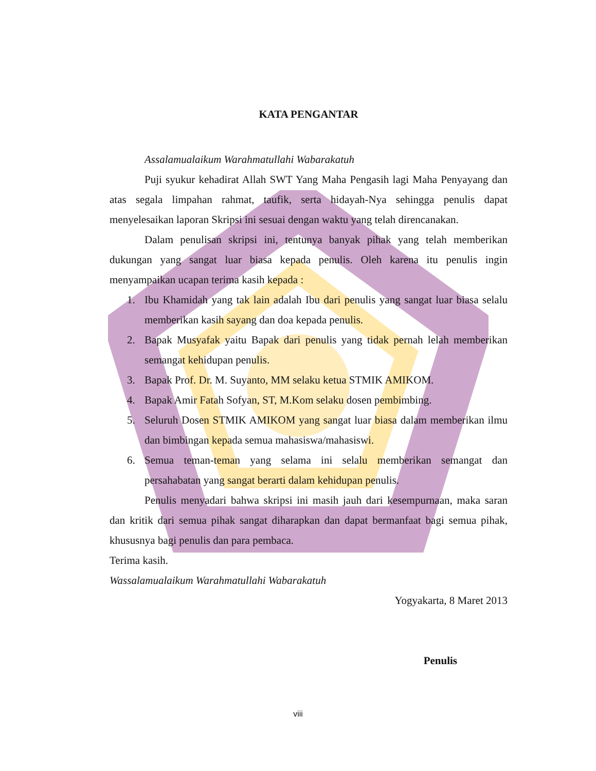KATA PENGANTAR
Assalamualaikum Warahmatullahi Wabarakatuh
Puji syukur kehadirat Allah SWT Yang Maha Pengasih lagi Maha Penyayang dan atas segala limpahan rahmat, taufik, serta hidayah-Nya sehingga penulis dapat menyelesaikan laporan Skripsi ini sesuai dengan waktu yang telah direncanakan.
Dalam penulisan skripsi ini, tentunya banyak pihak yang telah memberikan dukungan yang sangat luar biasa kepada penulis. Oleh karena itu penulis ingin menyampaikan ucapan terima kasih kepada :
1. Ibu Khamidah yang tak lain adalah Ibu dari penulis yang sangat luar biasa selalu memberikan kasih sayang dan doa kepada penulis.
2. Bapak Musyafak yaitu Bapak dari penulis yang tidak pernah lelah memberikan semangat kehidupan penulis.
3. Bapak Prof. Dr. M. Suyanto, MM selaku ketua STMIK AMIKOM.
4. Bapak Amir Fatah Sofyan, ST, M.Kom selaku dosen pembimbing.
5. Seluruh Dosen STMIK AMIKOM yang sangat luar biasa dalam memberikan ilmu dan bimbingan kepada semua mahasiswa/mahasiswi.
6. Semua teman-teman yang selama ini selalu memberikan semangat dan persahabatan yang sangat berarti dalam kehidupan penulis.
Penulis menyadari bahwa skripsi ini masih jauh dari kesempurnaan, maka saran dan kritik dari semua pihak sangat diharapkan dan dapat bermanfaat bagi semua pihak, khususnya bagi penulis dan para pembaca.
Terima kasih.
Wassalamualaikum Warahmatullahi Wabarakatuh
Yogyakarta, 8 Maret 2013
Penulis
viii